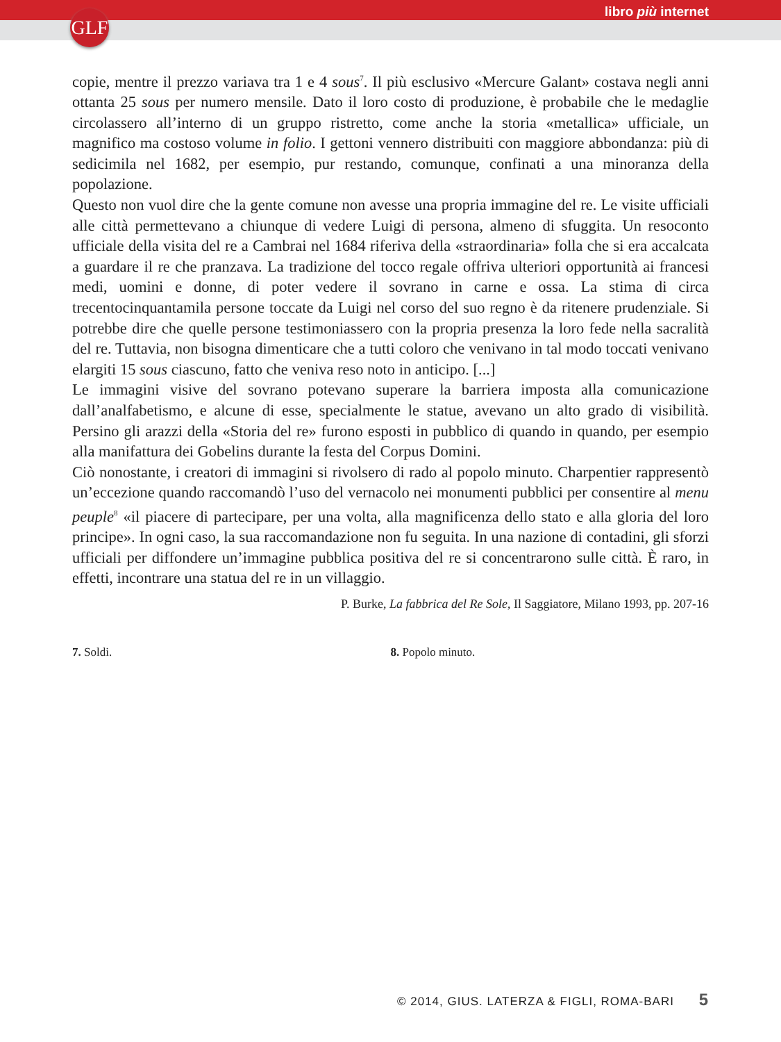libro più internet
GLF
copie, mentre il prezzo variava tra 1 e 4 sous<sup>7</sup>. Il più esclusivo «Mercure Galant» costava negli anni ottanta 25 sous per numero mensile. Dato il loro costo di produzione, è probabile che le medaglie circolassero all’interno di un gruppo ristretto, come anche la storia «metallica» ufficiale, un magnifico ma costoso volume in folio. I gettoni vennero distribuiti con maggiore abbondanza: più di sedicimila nel 1682, per esempio, pur restando, comunque, confinati a una minoranza della popolazione.
Questo non vuol dire che la gente comune non avesse una propria immagine del re. Le visite ufficiali alle città permettevano a chiunque di vedere Luigi di persona, almeno di sfuggita. Un resoconto ufficiale della visita del re a Cambrai nel 1684 riferiva della «straordinaria» folla che si era accalcata a guardare il re che pranzava. La tradizione del tocco regale offriva ulteriori opportunità ai francesi medi, uomini e donne, di poter vedere il sovrano in carne e ossa. La stima di circa trecentocinquantamila persone toccate da Luigi nel corso del suo regno è da ritenere prudenziale. Si potrebbe dire che quelle persone testimoniassero con la propria presenza la loro fede nella sacralità del re. Tuttavia, non bisogna dimenticare che a tutti coloro che venivano in tal modo toccati venivano elargiti 15 sous ciascuno, fatto che veniva reso noto in anticipo. [...]
Le immagini visive del sovrano potevano superare la barriera imposta alla comunicazione dall’analfabetismo, e alcune di esse, specialmente le statue, avevano un alto grado di visibilità. Persino gli arazzi della «Storia del re» furono esposti in pubblico di quando in quando, per esempio alla manifattura dei Gobelins durante la festa del Corpus Domini.
Ciò nonostante, i creatori di immagini si rivolsero di rado al popolo minuto. Charpentier rappresentò un’eccezione quando raccomandò l’uso del vernacolo nei monumenti pubblici per consentire al menu peuple<sup>8</sup> «il piacere di partecipare, per una volta, alla magnificenza dello stato e alla gloria del loro principe». In ogni caso, la sua raccomandazione non fu seguita. In una nazione di contadini, gli sforzi ufficiali per diffondere un’immagine pubblica positiva del re si concentrarono sulle città. È raro, in effetti, incontrare una statua del re in un villaggio.
P. Burke, La fabbrica del Re Sole, Il Saggiatore, Milano 1993, pp. 207-16
7. Soldi. 8. Popolo minuto.
© 2014, GIUS. LATERZA & FIGLI, ROMA-BARI 5